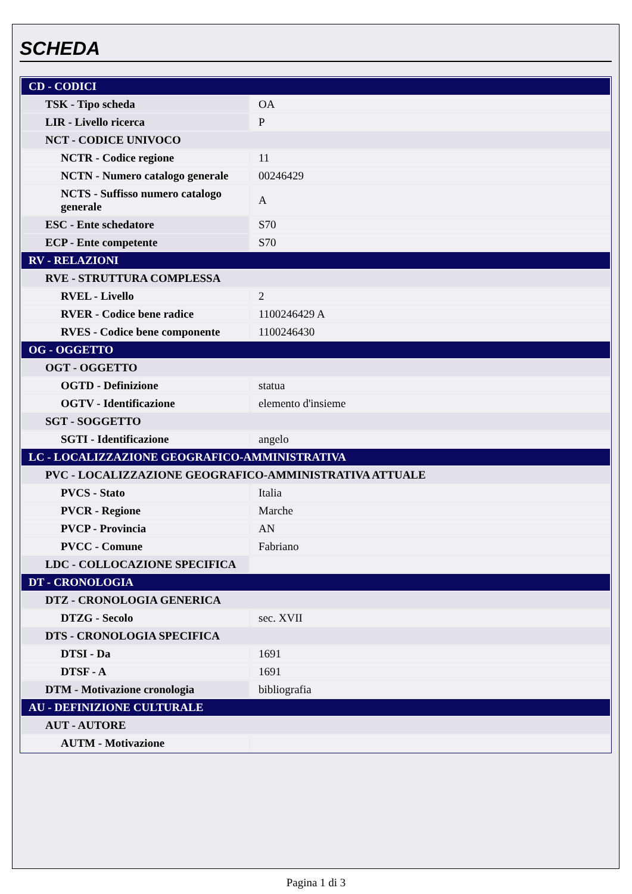SCHEDA
| CD - CODICI | |
| TSK - Tipo scheda | OA |
| LIR - Livello ricerca | P |
| NCT - CODICE UNIVOCO | |
| NCTR - Codice regione | 11 |
| NCTN - Numero catalogo generale | 00246429 |
| NCTS - Suffisso numero catalogo generale | A |
| ESC - Ente schedatore | S70 |
| ECP - Ente competente | S70 |
| RV - RELAZIONI | |
| RVE - STRUTTURA COMPLESSA | |
| RVEL - Livello | 2 |
| RVER - Codice bene radice | 1100246429 A |
| RVES - Codice bene componente | 1100246430 |
| OG - OGGETTO | |
| OGT - OGGETTO | |
| OGTD - Definizione | statua |
| OGTV - Identificazione | elemento d'insieme |
| SGT - SOGGETTO | |
| SGTI - Identificazione | angelo |
| LC - LOCALIZZAZIONE GEOGRAFICO-AMMINISTRATIVA | |
| PVC - LOCALIZZAZIONE GEOGRAFICO-AMMINISTRATIVA ATTUALE | |
| PVCS - Stato | Italia |
| PVCR - Regione | Marche |
| PVCP - Provincia | AN |
| PVCC - Comune | Fabriano |
| LDC - COLLOCAZIONE SPECIFICA | |
| DT - CRONOLOGIA | |
| DTZ - CRONOLOGIA GENERICA | |
| DTZG - Secolo | sec. XVII |
| DTS - CRONOLOGIA SPECIFICA | |
| DTSI - Da | 1691 |
| DTSF - A | 1691 |
| DTM - Motivazione cronologia | bibliografia |
| AU - DEFINIZIONE CULTURALE | |
| AUT - AUTORE | |
| AUTM - Motivazione | |
Pagina 1 di 3